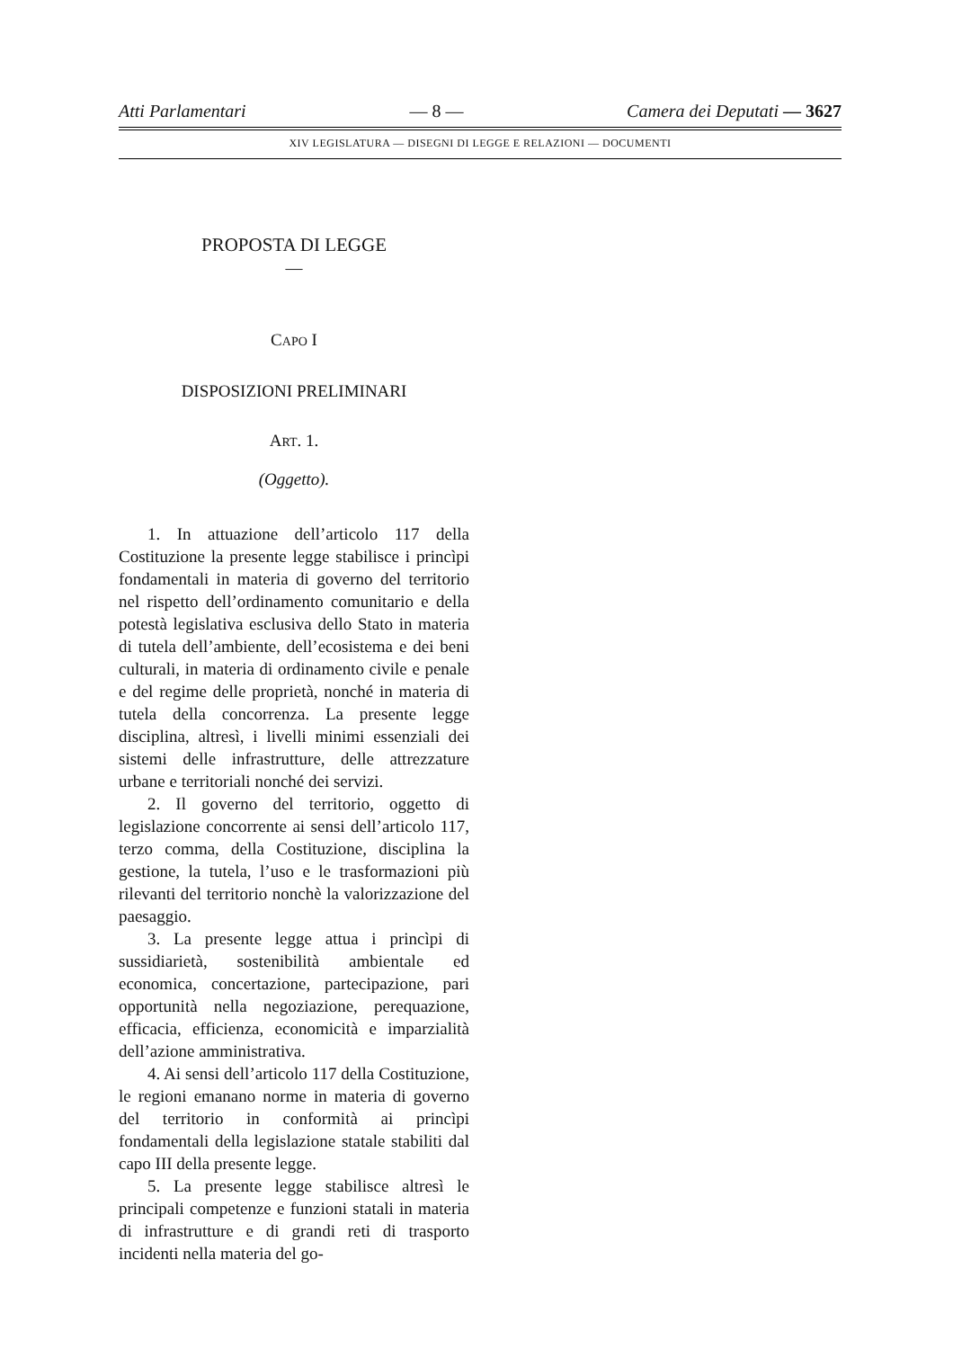Atti Parlamentari — 8 — Camera dei Deputati — 3627
XIV LEGISLATURA — DISEGNI DI LEGGE E RELAZIONI — DOCUMENTI
PROPOSTA DI LEGGE
—
CAPO I
DISPOSIZIONI PRELIMINARI
ART. 1.
(Oggetto).
1. In attuazione dell’articolo 117 della Costituzione la presente legge stabilisce i princìpi fondamentali in materia di governo del territorio nel rispetto dell’ordinamento comunitario e della potestà legislativa esclusiva dello Stato in materia di tutela dell’ambiente, dell’ecosistema e dei beni culturali, in materia di ordinamento civile e penale e del regime delle proprietà, nonché in materia di tutela della concorrenza. La presente legge disciplina, altresì, i livelli minimi essenziali dei sistemi delle infrastrutture, delle attrezzature urbane e territoriali nonché dei servizi.
2. Il governo del territorio, oggetto di legislazione concorrente ai sensi dell’articolo 117, terzo comma, della Costituzione, disciplina la gestione, la tutela, l’uso e le trasformazioni più rilevanti del territorio nonchè la valorizzazione del paesaggio.
3. La presente legge attua i princìpi di sussidiarietà, sostenibilità ambientale ed economica, concertazione, partecipazione, pari opportunità nella negoziazione, perequazione, efficacia, efficienza, economicità e imparzialità dell’azione amministrativa.
4. Ai sensi dell’articolo 117 della Costituzione, le regioni emanano norme in materia di governo del territorio in conformità ai princìpi fondamentali della legislazione statale stabiliti dal capo III della presente legge.
5. La presente legge stabilisce altresì le principali competenze e funzioni statali in materia di infrastrutture e di grandi reti di trasporto incidenti nella materia del go-